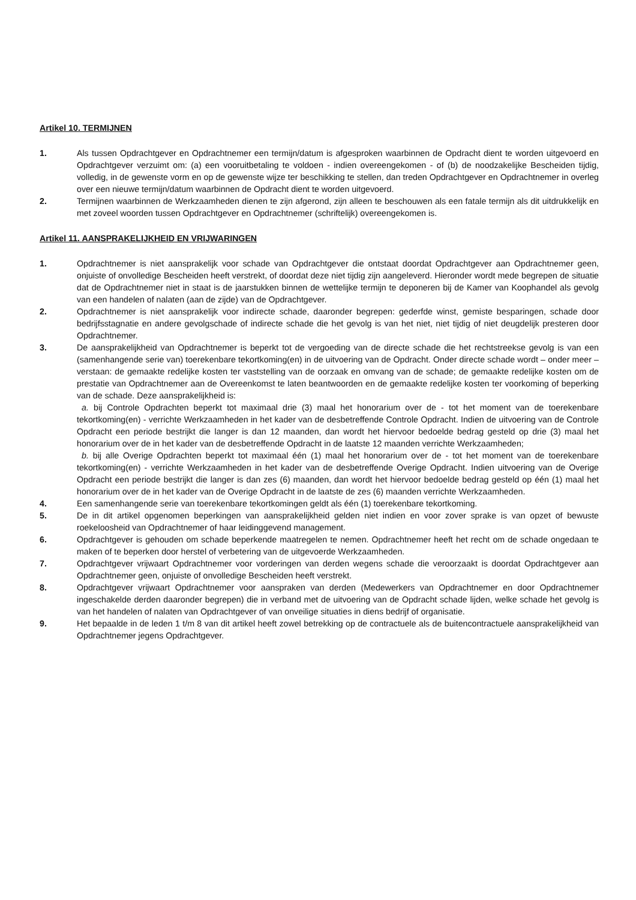Artikel 10. TERMIJNEN
1. Als tussen Opdrachtgever en Opdrachtnemer een termijn/datum is afgesproken waarbinnen de Opdracht dient te worden uitgevoerd en Opdrachtgever verzuimt om: (a) een vooruitbetaling te voldoen - indien overeengekomen - of (b) de noodzakelijke Bescheiden tijdig, volledig, in de gewenste vorm en op de gewenste wijze ter beschikking te stellen, dan treden Opdrachtgever en Opdrachtnemer in overleg over een nieuwe termijn/datum waarbinnen de Opdracht dient te worden uitgevoerd.
2. Termijnen waarbinnen de Werkzaamheden dienen te zijn afgerond, zijn alleen te beschouwen als een fatale termijn als dit uitdrukkelijk en met zoveel woorden tussen Opdrachtgever en Opdrachtnemer (schriftelijk) overeengekomen is.
Artikel 11. AANSPRAKELIJKHEID EN VRIJWARINGEN
1. Opdrachtnemer is niet aansprakelijk voor schade van Opdrachtgever die ontstaat doordat Opdrachtgever aan Opdrachtnemer geen, onjuiste of onvolledige Bescheiden heeft verstrekt, of doordat deze niet tijdig zijn aangeleverd. Hieronder wordt mede begrepen de situatie dat de Opdrachtnemer niet in staat is de jaarstukken binnen de wettelijke termijn te deponeren bij de Kamer van Koophandel als gevolg van een handelen of nalaten (aan de zijde) van de Opdrachtgever.
2. Opdrachtnemer is niet aansprakelijk voor indirecte schade, daaronder begrepen: gederfde winst, gemiste besparingen, schade door bedrijfsstagnatie en andere gevolgschade of indirecte schade die het gevolg is van het niet, niet tijdig of niet deugdelijk presteren door Opdrachtnemer.
3. De aansprakelijkheid van Opdrachtnemer is beperkt tot de vergoeding van de directe schade die het rechtstreekse gevolg is van een (samenhangende serie van) toerekenbare tekortkoming(en) in de uitvoering van de Opdracht. Onder directe schade wordt – onder meer – verstaan: de gemaakte redelijke kosten ter vaststelling van de oorzaak en omvang van de schade; de gemaakte redelijke kosten om de prestatie van Opdrachtnemer aan de Overeenkomst te laten beantwoorden en de gemaakte redelijke kosten ter voorkoming of beperking van de schade. Deze aansprakelijkheid is:
a. bij Controle Opdrachten beperkt tot maximaal drie (3) maal het honorarium over de - tot het moment van de toerekenbare tekortkoming(en) - verrichte Werkzaamheden in het kader van de desbetreffende Controle Opdracht. Indien de uitvoering van de Controle Opdracht een periode bestrijkt die langer is dan 12 maanden, dan wordt het hiervoor bedoelde bedrag gesteld op drie (3) maal het honorarium over de in het kader van de desbetreffende Opdracht in de laatste 12 maanden verrichte Werkzaamheden;
b. bij alle Overige Opdrachten beperkt tot maximaal één (1) maal het honorarium over de - tot het moment van de toerekenbare tekortkoming(en) - verrichte Werkzaamheden in het kader van de desbetreffende Overige Opdracht. Indien uitvoering van de Overige Opdracht een periode bestrijkt die langer is dan zes (6) maanden, dan wordt het hiervoor bedoelde bedrag gesteld op één (1) maal het honorarium over de in het kader van de Overige Opdracht in de laatste de zes (6) maanden verrichte Werkzaamheden.
4. Een samenhangende serie van toerekenbare tekortkomingen geldt als één (1) toerekenbare tekortkoming.
5. De in dit artikel opgenomen beperkingen van aansprakelijkheid gelden niet indien en voor zover sprake is van opzet of bewuste roekeloosheid van Opdrachtnemer of haar leidinggevend management.
6. Opdrachtgever is gehouden om schade beperkende maatregelen te nemen. Opdrachtnemer heeft het recht om de schade ongedaan te maken of te beperken door herstel of verbetering van de uitgevoerde Werkzaamheden.
7. Opdrachtgever vrijwaart Opdrachtnemer voor vorderingen van derden wegens schade die veroorzaakt is doordat Opdrachtgever aan Opdrachtnemer geen, onjuiste of onvolledige Bescheiden heeft verstrekt.
8. Opdrachtgever vrijwaart Opdrachtnemer voor aanspraken van derden (Medewerkers van Opdrachtnemer en door Opdrachtnemer ingeschakelde derden daaronder begrepen) die in verband met de uitvoering van de Opdracht schade lijden, welke schade het gevolg is van het handelen of nalaten van Opdrachtgever of van onveilige situaties in diens bedrijf of organisatie.
9. Het bepaalde in de leden 1 t/m 8 van dit artikel heeft zowel betrekking op de contractuele als de buitencontractuele aansprakelijkheid van Opdrachtnemer jegens Opdrachtgever.